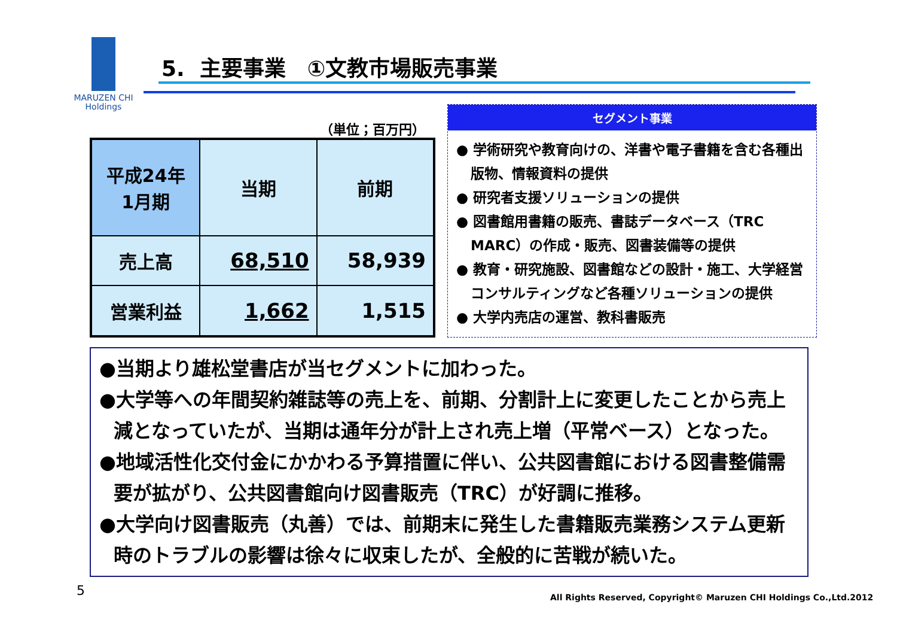MARUZEN CHI
Holdings
5. 主要事業　①文教市場販売事業
（単位；百万円）
| 平成24年 1月期 | 当期 | 前期 |
| --- | --- | --- |
| 売上高 | 68,510 | 58,939 |
| 営業利益 | 1,662 | 1,515 |
セグメント事業
● 学術研究や教育向けの、洋書や電子書籍を含む各種出版物、情報資料の提供
● 研究者支援ソリューションの提供
● 図書館用書籍の販売、書誌データベース（TRC MARC）の作成・販売、図書装備等の提供
● 教育・研究施設、図書館などの設計・施工、大学経営コンサルティングなど各種ソリューションの提供
● 大学内売店の運営、教科書販売
●当期より雄松堂書店が当セグメントに加わった。
●大学等への年間契約雑誌等の売上を、前期、分割計上に変更したことから売上減となっていたが、当期は通年分が計上され売上増（平常ベース）となった。
●地域活性化交付金にかかわる予算措置に伴い、公共図書館における図書整備需要が拡がり、公共図書館向け図書販売（TRC）が好調に推移。
●大学向け図書販売（丸善）では、前期末に発生した書籍販売業務システム更新時のトラブルの影響は徐々に収束したが、全般的に苦戦が続いた。
5
All Rights Reserved, Copyright© Maruzen CHI Holdings Co.,Ltd.2012